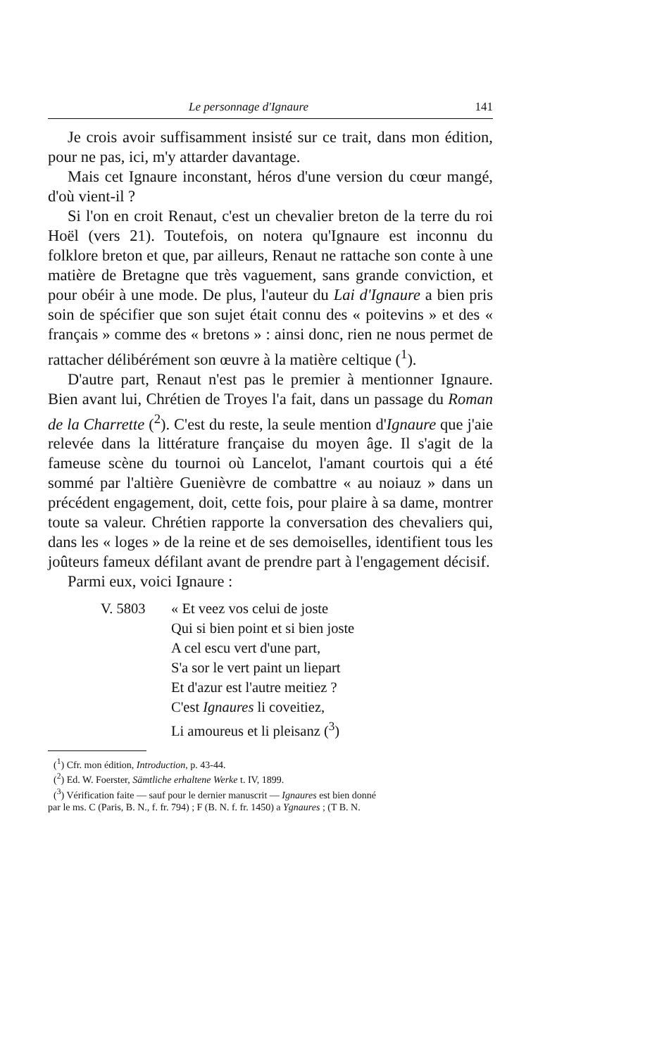Le personnage d'Ignaure 141
Je crois avoir suffisamment insisté sur ce trait, dans mon édition, pour ne pas, ici, m'y attarder davantage.
Mais cet Ignaure inconstant, héros d'une version du cœur mangé, d'où vient-il ?
Si l'on en croit Renaut, c'est un chevalier breton de la terre du roi Hoël (vers 21). Toutefois, on notera qu'Ignaure est inconnu du folklore breton et que, par ailleurs, Renaut ne rattache son conte à une matière de Bretagne que très vaguement, sans grande conviction, et pour obéir à une mode. De plus, l'auteur du Lai d'Ignaure a bien pris soin de spécifier que son sujet était connu des « poitevins » et des « français » comme des « bretons » : ainsi donc, rien ne nous permet de rattacher délibérément son œuvre à la matière celtique (<sup>1</sup>).
D'autre part, Renaut n'est pas le premier à mentionner Ignaure. Bien avant lui, Chrétien de Troyes l'a fait, dans un passage du Roman de la Charrette (<sup>2</sup>). C'est du reste, la seule mention d'Ignaure que j'aie relevée dans la littérature française du moyen âge. Il s'agit de la fameuse scène du tournoi où Lancelot, l'amant courtois qui a été sommé par l'altière Guenièvre de combattre « au noiauz » dans un précédent engagement, doit, cette fois, pour plaire à sa dame, montrer toute sa valeur. Chrétien rapporte la conversation des chevaliers qui, dans les « loges » de la reine et de ses demoiselles, identifient tous les joûteurs fameux défilant avant de prendre part à l'engagement décisif.
Parmi eux, voici Ignaure :
V. 5803 « Et veez vos celui de joste
Qui si bien point et si bien joste
A cel escu vert d'une part,
S'a sor le vert paint un liepart
Et d'azur est l'autre meitiez ?
C'est Ignaures li coveitiez,
Li amoureus et li pleisanz (<sup>3</sup>)
(<sup>1</sup>) Cfr. mon édition, Introduction, p. 43-44.
(<sup>2</sup>) Ed. W. Foerster, Sämtliche erhaltene Werke t. IV, 1899.
(<sup>3</sup>) Vérification faite — sauf pour le dernier manuscrit — Ignaures est bien donné
par le ms. C (Paris, B. N., f. fr. 794) ; F (B. N. f. fr. 1450) a Ygnaures ; (T B. N.